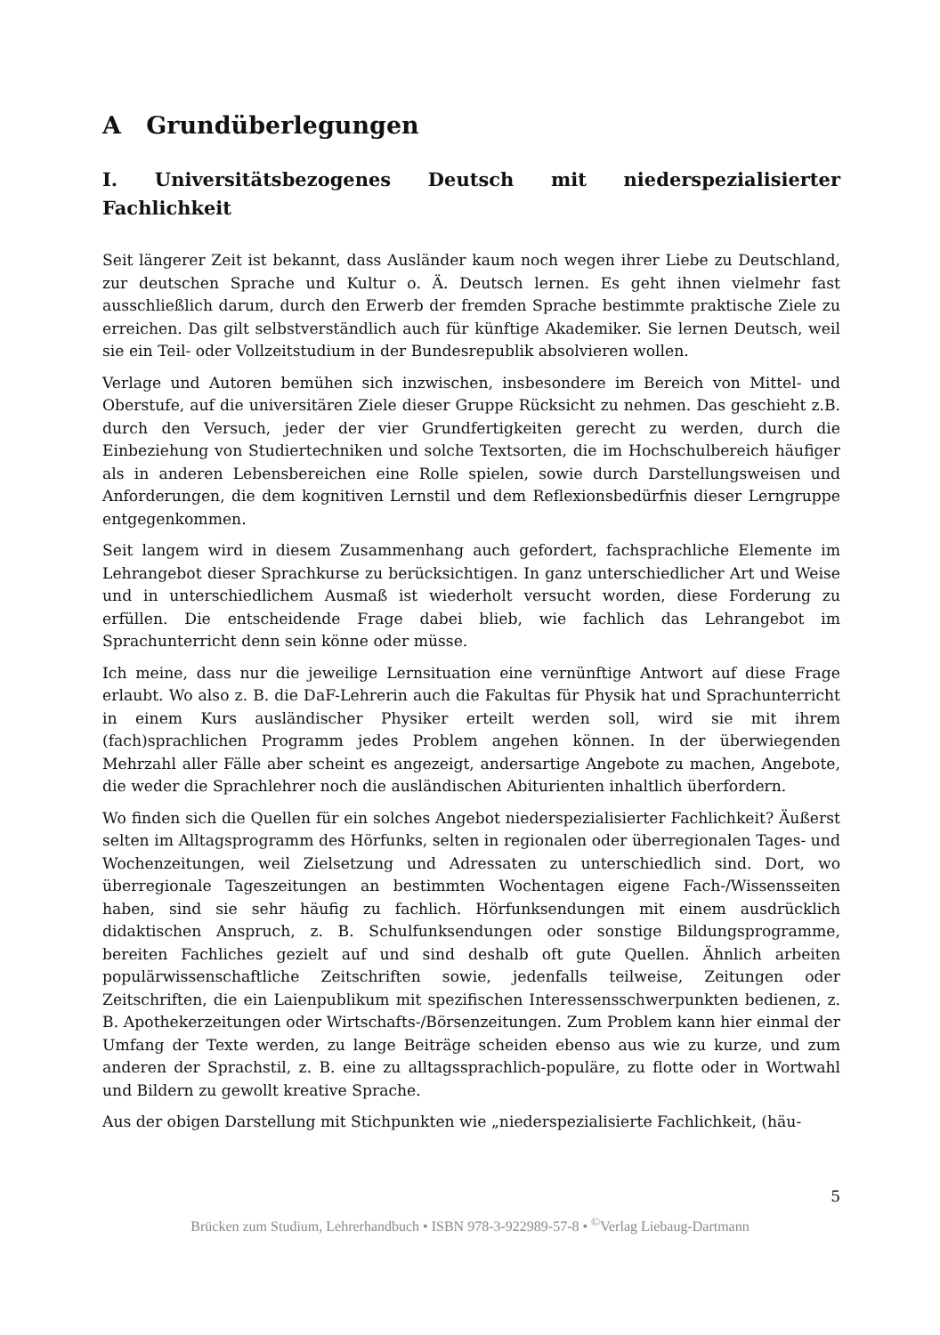A Grundüberlegungen
I. Universitätsbezogenes Deutsch mit niederspezialisierter Fachlichkeit
Seit längerer Zeit ist bekannt, dass Ausländer kaum noch wegen ihrer Liebe zu Deutschland, zur deutschen Sprache und Kultur o. Ä. Deutsch lernen. Es geht ihnen vielmehr fast ausschließlich darum, durch den Erwerb der fremden Sprache bestimmte praktische Ziele zu erreichen. Das gilt selbstverständlich auch für künftige Akademiker. Sie lernen Deutsch, weil sie ein Teil- oder Vollzeitstudium in der Bundesrepublik absolvieren wollen.
Verlage und Autoren bemühen sich inzwischen, insbesondere im Bereich von Mittel- und Oberstufe, auf die universitären Ziele dieser Gruppe Rücksicht zu nehmen. Das geschieht z.B. durch den Versuch, jeder der vier Grundfertigkeiten gerecht zu werden, durch die Einbeziehung von Studiertechniken und solche Textsorten, die im Hochschulbereich häufiger als in anderen Lebensbereichen eine Rolle spielen, sowie durch Darstellungsweisen und Anforderungen, die dem kognitiven Lernstil und dem Reflexionsbedürfnis dieser Lerngruppe entgegenkommen.
Seit langem wird in diesem Zusammenhang auch gefordert, fachsprachliche Elemente im Lehrangebot dieser Sprachkurse zu berücksichtigen. In ganz unterschiedlicher Art und Weise und in unterschiedlichem Ausmaß ist wiederholt versucht worden, diese Forderung zu erfüllen. Die entscheidende Frage dabei blieb, wie fachlich das Lehrangebot im Sprachunterricht denn sein könne oder müsse.
Ich meine, dass nur die jeweilige Lernsituation eine vernünftige Antwort auf diese Frage erlaubt. Wo also z. B. die DaF-Lehrerin auch die Fakultas für Physik hat und Sprachunterricht in einem Kurs ausländischer Physiker erteilt werden soll, wird sie mit ihrem (fach)sprachlichen Programm jedes Problem angehen können. In der überwiegenden Mehrzahl aller Fälle aber scheint es angezeigt, andersartige Angebote zu machen, Angebote, die weder die Sprachlehrer noch die ausländischen Abiturienten inhaltlich überfordern.
Wo finden sich die Quellen für ein solches Angebot niederspezialisierter Fachlichkeit? Äußerst selten im Alltagsprogramm des Hörfunks, selten in regionalen oder überregionalen Tages- und Wochenzeitungen, weil Zielsetzung und Adressaten zu unterschiedlich sind. Dort, wo überregionale Tageszeitungen an bestimmten Wochentagen eigene Fach-/Wissensseiten haben, sind sie sehr häufig zu fachlich. Hörfunksendungen mit einem ausdrücklich didaktischen Anspruch, z. B. Schulfunksendungen oder sonstige Bildungsprogramme, bereiten Fachliches gezielt auf und sind deshalb oft gute Quellen. Ähnlich arbeiten populärwissenschaftliche Zeitschriften sowie, jedenfalls teilweise, Zeitungen oder Zeitschriften, die ein Laienpublikum mit spezifischen Interessensschwerpunkten bedienen, z. B. Apothekerzeitungen oder Wirtschafts-/Börsenzeitungen. Zum Problem kann hier einmal der Umfang der Texte werden, zu lange Beiträge scheiden ebenso aus wie zu kurze, und zum anderen der Sprachstil, z. B. eine zu alltagssprachlich-populäre, zu flotte oder in Wortwahl und Bildern zu gewollt kreative Sprache.
Aus der obigen Darstellung mit Stichpunkten wie „niederspezialisierte Fachlichkeit, (häu-
5
Brücken zum Studium, Lehrerhandbuch • ISBN 978-3-922989-57-8 • <sup>©</sup>Verlag Liebaug-Dartmann